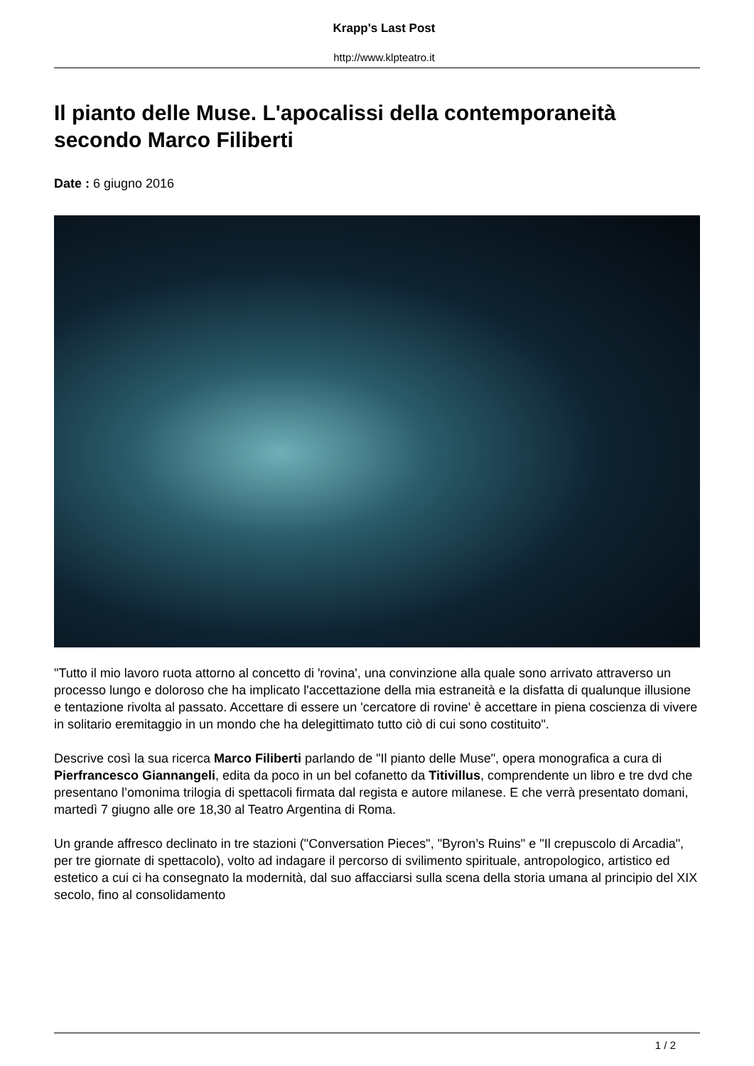Krapp's Last Post
http://www.klpteatro.it
Il pianto delle Muse. L'apocalissi della contemporaneità secondo Marco Filiberti
Date : 6 giugno 2016
"Tutto il mio lavoro ruota attorno al concetto di 'rovina', una convinzione alla quale sono arrivato attraverso un processo lungo e doloroso che ha implicato l'accettazione della mia estraneità e la disfatta di qualunque illusione e tentazione rivolta al passato. Accettare di essere un 'cercatore di rovine' è accettare in piena coscienza di vivere in solitario eremitaggio in un mondo che ha delegittimato tutto ciò di cui sono costituito".
Descrive così la sua ricerca Marco Filiberti parlando de "Il pianto delle Muse", opera monografica a cura di Pierfrancesco Giannangeli, edita da poco in un bel cofanetto da Titivillus, comprendente un libro e tre dvd che presentano l’omonima trilogia di spettacoli firmata dal regista e autore milanese. E che verrà presentato domani, martedì 7 giugno alle ore 18,30 al Teatro Argentina di Roma.
Un grande affresco declinato in tre stazioni ("Conversation Pieces", "Byron’s Ruins" e "Il crepuscolo di Arcadia", per tre giornate di spettacolo), volto ad indagare il percorso di svilimento spirituale, antropologico, artistico ed estetico a cui ci ha consegnato la modernità, dal suo affacciarsi sulla scena della storia umana al principio del XIX secolo, fino al consolidamento
1 / 2